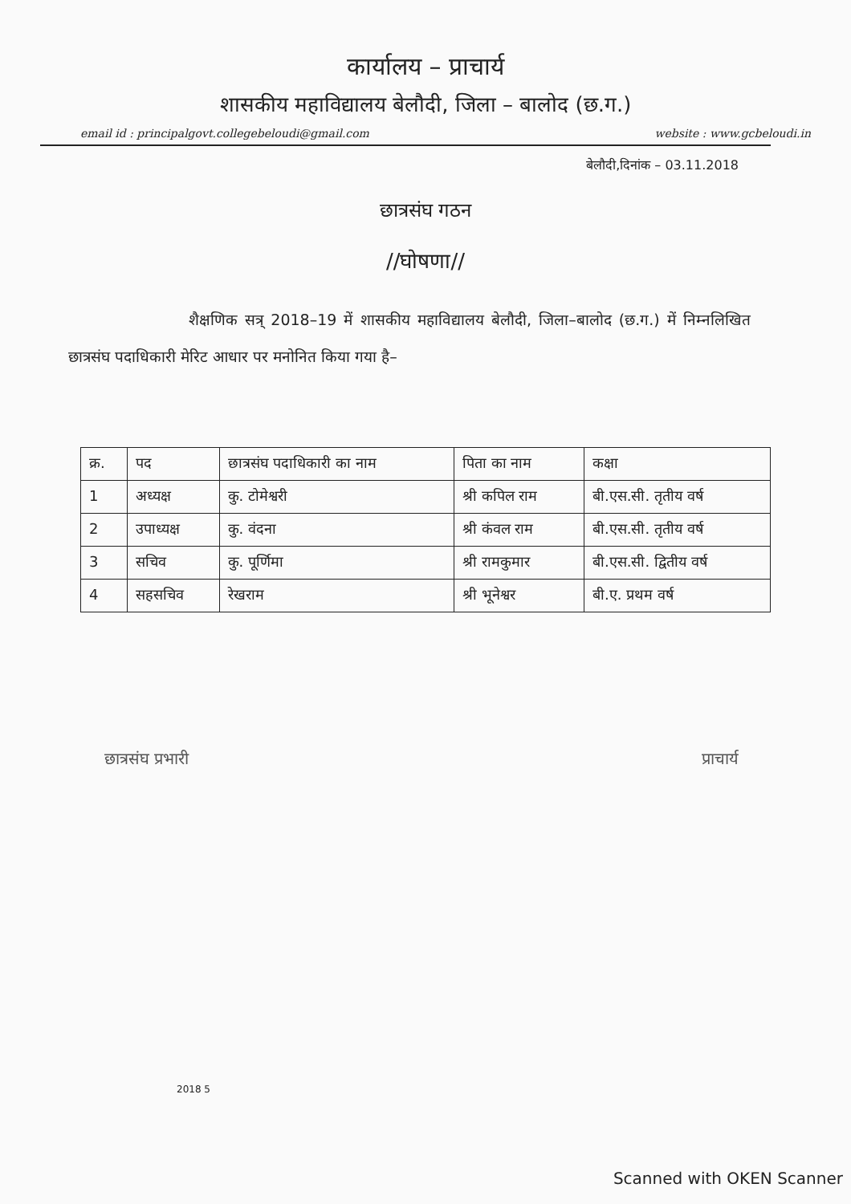कार्यालय – प्राचार्य
शासकीय महाविद्यालय बेलौदी, जिला – बालोद (छ.ग.)
email id : principalgovt.collegebeloudi@gmail.com website : www.gcbeloudi.in
बेलौदी,दिनांक – 03.11.2018
छात्रसंघ गठन
//घोषणा//
शैक्षणिक सत्र् 2018–19 में शासकीय महाविद्यालय बेलौदी, जिला–बालोद (छ.ग.) में निम्नलिखित छात्रसंघ पदाधिकारी मेरिट आधार पर मनोनित किया गया है–
| क्र. | पद | छात्रसंघ पदाधिकारी का नाम | पिता का नाम | कक्षा |
| --- | --- | --- | --- | --- |
| 1 | अध्यक्ष | कु. टोमेश्वरी | श्री कपिल राम | बी.एस.सी. तृतीय वर्ष |
| 2 | उपाध्यक्ष | कु. वंदना | श्री कंवल राम | बी.एस.सी. तृतीय वर्ष |
| 3 | सचिव | कु. पूर्णिमा | श्री रामकुमार | बी.एस.सी. द्वितीय वर्ष |
| 4 | सहसचिव | रेखराम | श्री भूनेश्वर | बी.ए. प्रथम वर्ष |
छात्रसंघ प्रभारी प्राचार्य
2018 5
Scanned with OKEN Scanner